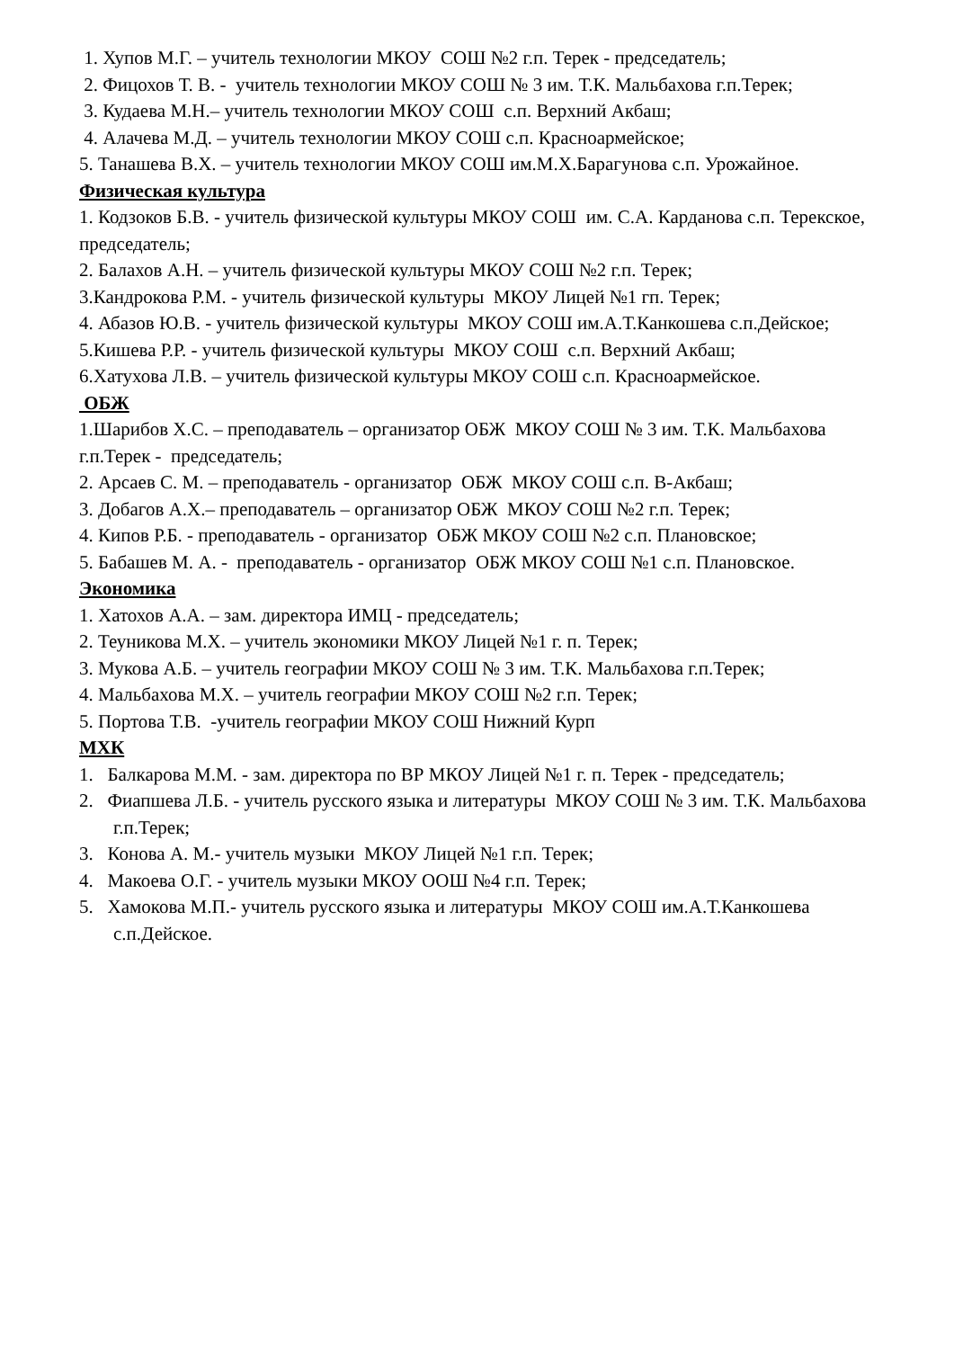1. Хупов М.Г. – учитель технологии МКОУ СОШ №2 г.п. Терек - председатель;
2. Фицохов Т. В. - учитель технологии МКОУ СОШ № 3 им. Т.К. Мальбахова г.п.Терек;
3. Кудаева М.Н.– учитель технологии МКОУ СОШ с.п. Верхний Акбаш;
4. Алачева М.Д. – учитель технологии МКОУ СОШ с.п. Красноармейское;
5. Танашева В.Х. – учитель технологии МКОУ СОШ им.М.Х.Барагунова с.п. Урожайное.
Физическая культура
1. Кодзоков Б.В. - учитель физической культуры МКОУ СОШ им. С.А. Карданова с.п. Терекское, председатель;
2. Балахов А.Н. – учитель физической культуры МКОУ СОШ №2 г.п. Терек;
3.Кандрокова Р.М. - учитель физической культуры МКОУ Лицей №1 гп. Терек;
4. Абазов Ю.В. - учитель физической культуры МКОУ СОШ им.А.Т.Канкошева с.п.Дейское;
5.Кишева Р.Р. - учитель физической культуры МКОУ СОШ с.п. Верхний Акбаш;
6.Хатухова Л.В. – учитель физической культуры МКОУ СОШ с.п. Красноармейское.
ОБЖ
1.Шарибов Х.С. – преподаватель – организатор ОБЖ МКОУ СОШ № 3 им. Т.К. Мальбахова г.п.Терек - председатель;
2. Арсаев С. М. – преподаватель - организатор ОБЖ МКОУ СОШ с.п. В-Акбаш;
3. Добагов А.Х.– преподаватель – организатор ОБЖ МКОУ СОШ №2 г.п. Терек;
4. Кипов Р.Б. - преподаватель - организатор ОБЖ МКОУ СОШ №2 с.п. Плановское;
5. Бабашев М. А. - преподаватель - организатор ОБЖ МКОУ СОШ №1 с.п. Плановское.
Экономика
1. Хатохов А.А. – зам. директора ИМЦ - председатель;
2. Теуникова М.Х. – учитель экономики МКОУ Лицей №1 г. п. Терек;
3. Мукова А.Б. – учитель географии МКОУ СОШ № 3 им. Т.К. Мальбахова г.п.Терек;
4. Мальбахова М.Х. – учитель географии МКОУ СОШ №2 г.п. Терек;
5. Портова Т.В. -учитель географии МКОУ СОШ Нижний Курп
МХК
1. Балкарова М.М. - зам. директора по ВР МКОУ Лицей №1 г. п. Терек - председатель;
2. Фиапшева Л.Б. - учитель русского языка и литературы МКОУ СОШ № 3 им. Т.К. Мальбахова г.п.Терек;
3. Конова А. М.- учитель музыки МКОУ Лицей №1 г.п. Терек;
4. Макоева О.Г. - учитель музыки МКОУ ООШ №4 г.п. Терек;
5. Хамокова М.П.- учитель русского языка и литературы МКОУ СОШ им.А.Т.Канкошева с.п.Дейское.